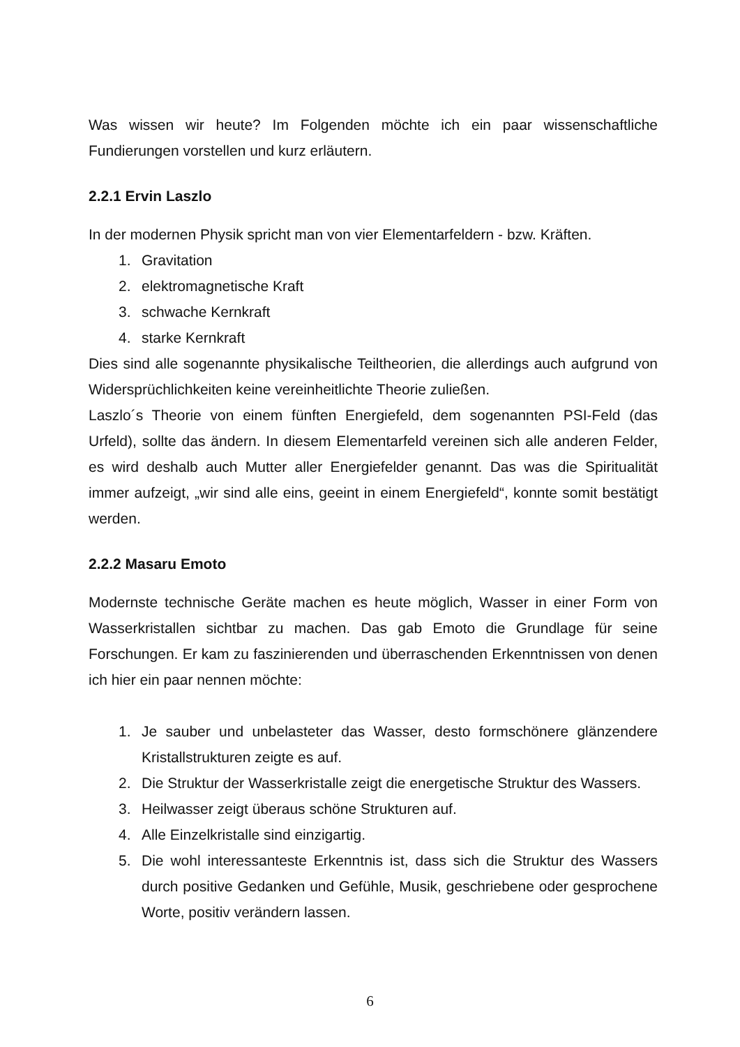Was wissen wir heute? Im Folgenden möchte ich ein paar wissenschaftliche Fundierungen vorstellen und kurz erläutern.
2.2.1 Ervin Laszlo
In der modernen Physik spricht man von vier Elementarfeldern - bzw. Kräften.
1. Gravitation
2. elektromagnetische Kraft
3. schwache Kernkraft
4. starke Kernkraft
Dies sind alle sogenannte physikalische Teiltheorien, die allerdings auch aufgrund von Widersprüchlichkeiten keine vereinheitlichte Theorie zuließen.
Laszlo´s Theorie von einem fünften Energiefeld, dem sogenannten PSI-Feld (das Urfeld), sollte das ändern. In diesem Elementarfeld vereinen sich alle anderen Felder, es wird deshalb auch Mutter aller Energiefelder genannt. Das was die Spiritualität immer aufzeigt, „wir sind alle eins, geeint in einem Energiefeld“, konnte somit bestätigt werden.
2.2.2 Masaru Emoto
Modernste technische Geräte machen es heute möglich, Wasser in einer Form von Wasserkristallen sichtbar zu machen. Das gab Emoto die Grundlage für seine Forschungen. Er kam zu faszinierenden und überraschenden Erkenntnissen von denen ich hier ein paar nennen möchte:
1. Je sauber und unbelasteter das Wasser, desto formschönere glänzendere Kristallstrukturen zeigte es auf.
2. Die Struktur der Wasserkristalle zeigt die energetische Struktur des Wassers.
3. Heilwasser zeigt überaus schöne Strukturen auf.
4. Alle Einzelkristalle sind einzigartig.
5. Die wohl interessanteste Erkenntnis ist, dass sich die Struktur des Wassers durch positive Gedanken und Gefühle, Musik, geschriebene oder gesprochene Worte, positiv verändern lassen.
6